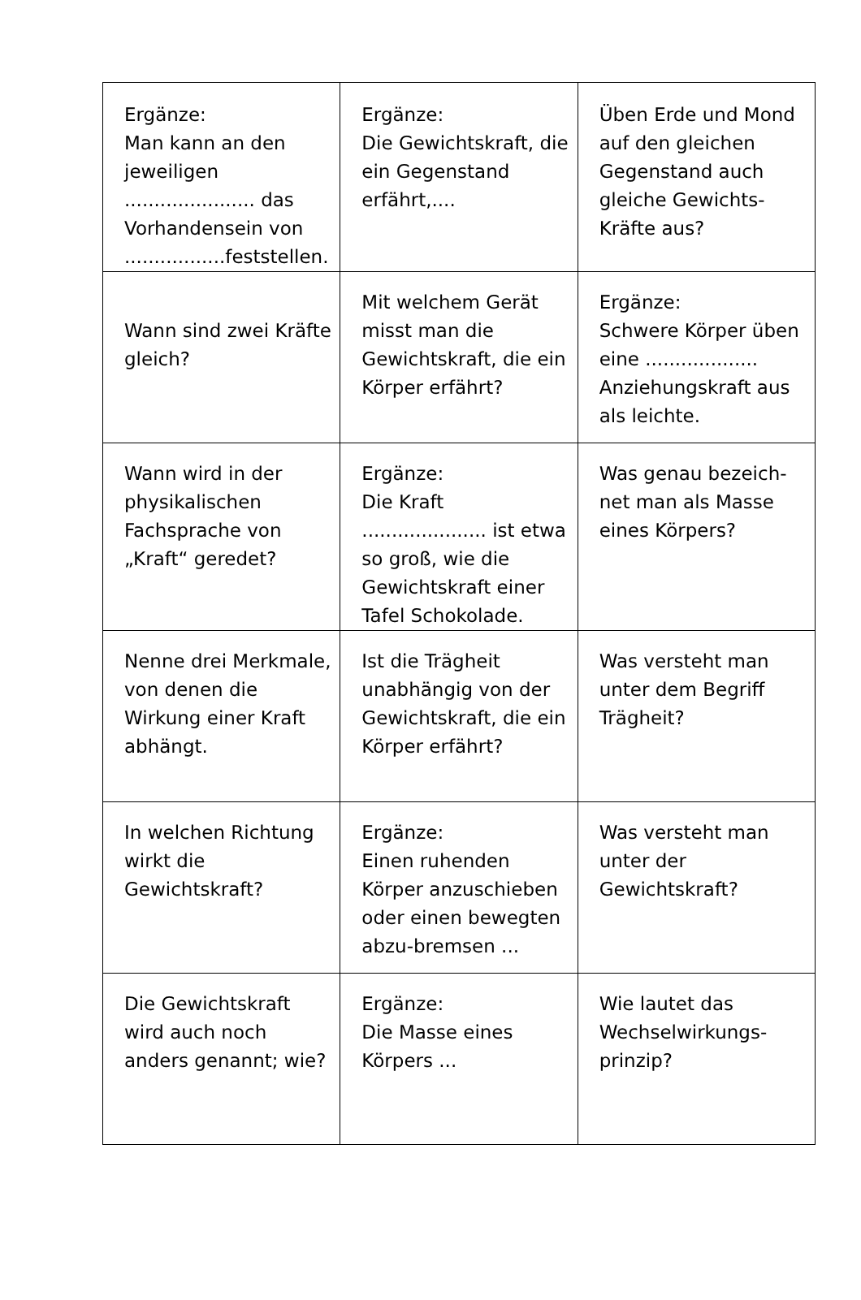| Ergänze: Man kann an den jeweiligen ...................... das Vorhandensein von .................feststellen. | Ergänze: Die Gewichtskraft, die ein Gegenstand erfährt,.... | Üben Erde und Mond auf den gleichen Gegenstand auch gleiche Gewichts-Kräfte aus? |
| Wann sind zwei Kräfte gleich? | Mit welchem Gerät misst man die Gewichtskraft, die ein Körper erfährt? | Ergänze: Schwere Körper üben eine ................... Anziehungskraft aus als leichte. |
| Wann wird in der physikalischen Fachsprache von „Kraft“ geredet? | Ergänze: Die Kraft ..................... ist etwa so groß, wie die Gewichtskraft einer Tafel Schokolade. | Was genau bezeich-net man als Masse eines Körpers? |
| Nenne drei Merkmale, von denen die Wirkung einer Kraft abhängt. | Ist die Trägheit unabhängig von der Gewichtskraft, die ein Körper erfährt? | Was versteht man unter dem Begriff Trägheit? |
| In welchen Richtung wirkt die Gewichtskraft? | Ergänze: Einen ruhenden Körper anzuschieben oder einen bewegten abzu-bremsen ... | Was versteht man unter der Gewichtskraft? |
| Die Gewichtskraft wird auch noch anders genannt; wie? | Ergänze: Die Masse eines Körpers ... | Wie lautet das Wechselwirkungs-prinzip? |